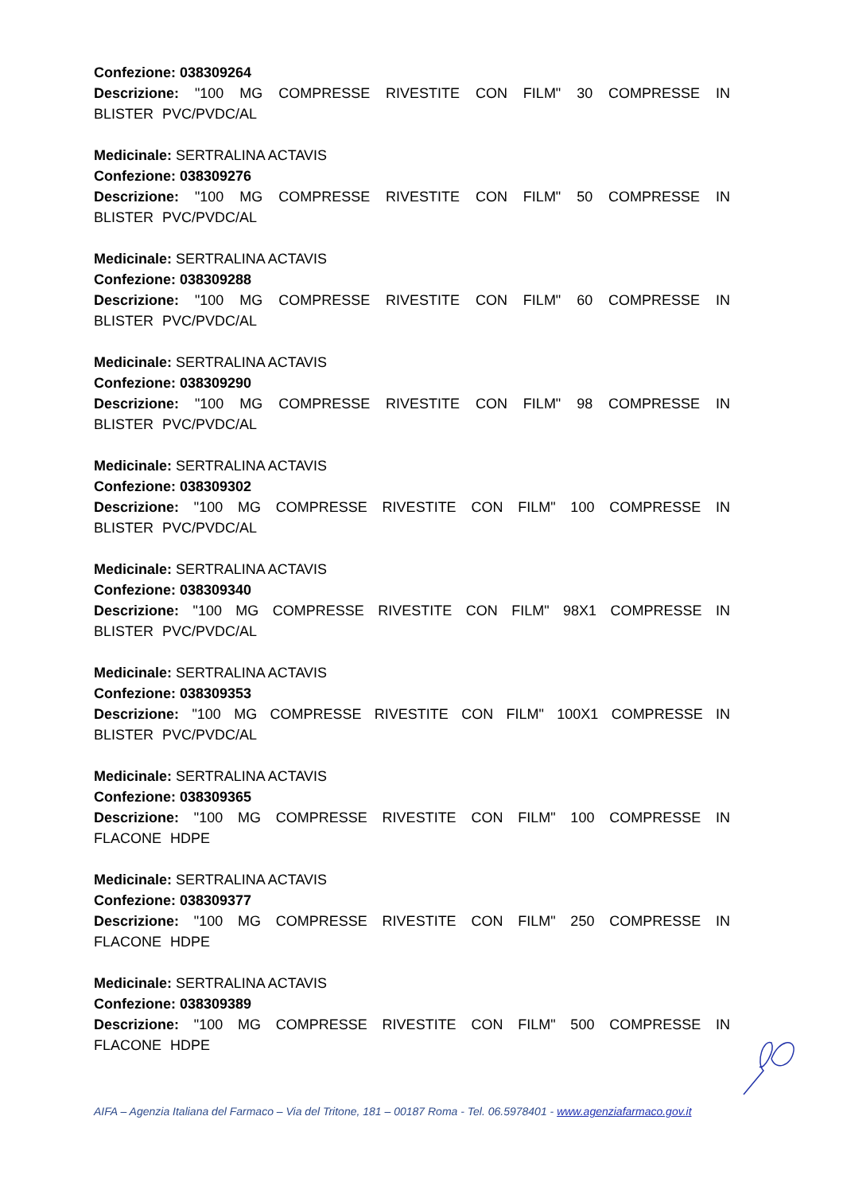Confezione: 038309264
Descrizione: "100 MG COMPRESSE RIVESTITE CON FILM" 30 COMPRESSE IN BLISTER PVC/PVDC/AL
Medicinale: SERTRALINA ACTAVIS
Confezione: 038309276
Descrizione: "100 MG COMPRESSE RIVESTITE CON FILM" 50 COMPRESSE IN BLISTER PVC/PVDC/AL
Medicinale: SERTRALINA ACTAVIS
Confezione: 038309288
Descrizione: "100 MG COMPRESSE RIVESTITE CON FILM" 60 COMPRESSE IN BLISTER PVC/PVDC/AL
Medicinale: SERTRALINA ACTAVIS
Confezione: 038309290
Descrizione: "100 MG COMPRESSE RIVESTITE CON FILM" 98 COMPRESSE IN BLISTER PVC/PVDC/AL
Medicinale: SERTRALINA ACTAVIS
Confezione: 038309302
Descrizione: "100 MG COMPRESSE RIVESTITE CON FILM" 100 COMPRESSE IN BLISTER PVC/PVDC/AL
Medicinale: SERTRALINA ACTAVIS
Confezione: 038309340
Descrizione: "100 MG COMPRESSE RIVESTITE CON FILM" 98X1 COMPRESSE IN BLISTER PVC/PVDC/AL
Medicinale: SERTRALINA ACTAVIS
Confezione: 038309353
Descrizione: "100 MG COMPRESSE RIVESTITE CON FILM" 100X1 COMPRESSE IN BLISTER PVC/PVDC/AL
Medicinale: SERTRALINA ACTAVIS
Confezione: 038309365
Descrizione: "100 MG COMPRESSE RIVESTITE CON FILM" 100 COMPRESSE IN FLACONE HDPE
Medicinale: SERTRALINA ACTAVIS
Confezione: 038309377
Descrizione: "100 MG COMPRESSE RIVESTITE CON FILM" 250 COMPRESSE IN FLACONE HDPE
Medicinale: SERTRALINA ACTAVIS
Confezione: 038309389
Descrizione: "100 MG COMPRESSE RIVESTITE CON FILM" 500 COMPRESSE IN FLACONE HDPE
AIFA – Agenzia Italiana del Farmaco – Via del Tritone, 181 – 00187 Roma - Tel. 06.5978401 - www.agenziafarmaco.gov.it